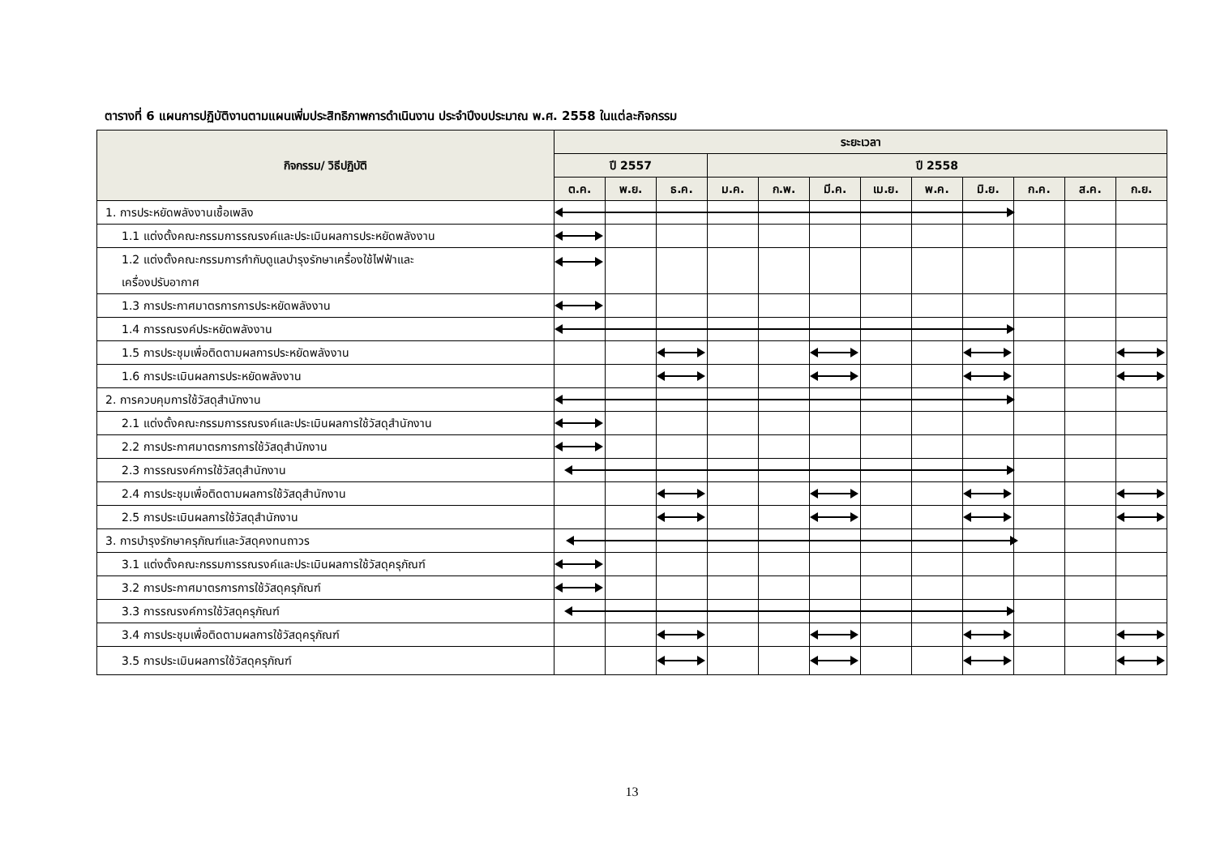ตารางที่ 6 แผนการปฏิบัติงานตามแผนเพิ่มประสิทธิภาพการดำเนินงาน ประจำปีงบประมาณ พ.ศ. 2558 ในแต่ละกิจกรรม
| กิจกรรม/ วิธีปฏิบัติ | ระยะเวลา | | | | | | | | | | | |
| --- | --- | --- | --- | --- | --- | --- | --- | --- | --- | --- | --- | --- |
| | ปี 2557 | | | ปี 2558 | | | | | | | | |
| | ต.ค. | พ.ย. | ธ.ค. | ม.ค. | ก.พ. | มี.ค. | เม.ย. | พ.ค. | มิ.ย. | ก.ค. | ส.ค. | ก.ย. |
| 1. การประหยัดพลังงานเชื้อเพลิง | | | | | | | | | | | | |
| 1.1 แต่งตั้งคณะกรรมการรณรงค์และประเมินผลการประหยัดพลังงาน | | | | | | | | | | | | |
| 1.2 แต่งตั้งคณะกรรมการกำกับดูแลบำรุงรักษาเครื่องใช้ไฟฟ้าและ เครื่องปรับอากาศ | | | | | | | | | | | | |
| 1.3 การประกาศมาตรการการประหยัดพลังงาน | | | | | | | | | | | | |
| 1.4 การรณรงค์ประหยัดพลังงาน | | | | | | | | | | | | |
| 1.5 การประชุมเพื่อติดตามผลการประหยัดพลังงาน | | | | | | | | | | | | |
| 1.6 การประเมินผลการประหยัดพลังงาน | | | | | | | | | | | | |
| 2. การควบคุมการใช้วัสดุสำนักงาน | | | | | | | | | | | | |
| 2.1 แต่งตั้งคณะกรรมการรณรงค์และประเมินผลการใช้วัสดุสำนักงาน | | | | | | | | | | | | |
| 2.2 การประกาศมาตรการการใช้วัสดุสำนักงาน | | | | | | | | | | | | |
| 2.3 การรณรงค์การใช้วัสดุสำนักงาน | | | | | | | | | | | | |
| 2.4 การประชุมเพื่อติดตามผลการใช้วัสดุสำนักงาน | | | | | | | | | | | | |
| 2.5 การประเมินผลการใช้วัสดุสำนักงาน | | | | | | | | | | | | |
| 3. การบำรุงรักษาครุภัณฑ์และวัสดุคงทนถาวร | | | | | | | | | | | | |
| 3.1 แต่งตั้งคณะกรรมการรณรงค์และประเมินผลการใช้วัสดุครุภัณฑ์ | | | | | | | | | | | | |
| 3.2 การประกาศมาตรการการใช้วัสดุครุภัณฑ์ | | | | | | | | | | | | |
| 3.3 การรณรงค์การใช้วัสดุครุภัณฑ์ | | | | | | | | | | | | |
| 3.4 การประชุมเพื่อติดตามผลการใช้วัสดุครุภัณฑ์ | | | | | | | | | | | | |
| 3.5 การประเมินผลการใช้วัสดุครุภัณฑ์ | | | | | | | | | | | | |
13